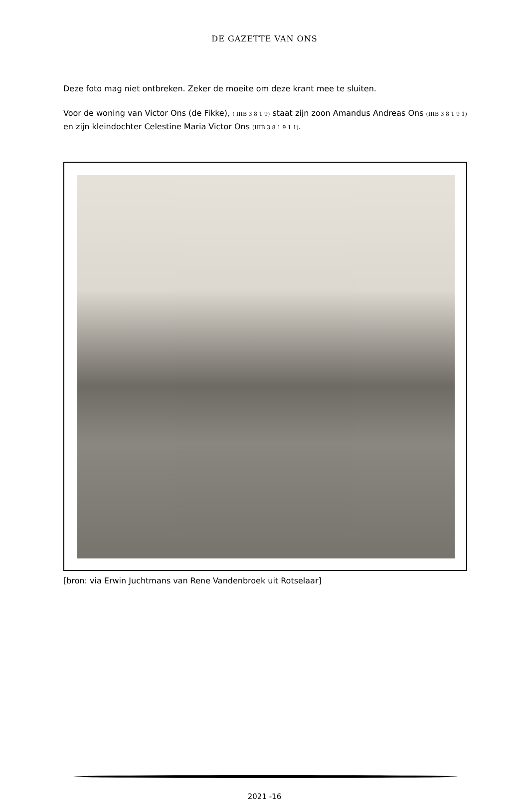DE GAZETTE VAN ONS
Deze foto mag niet ontbreken. Zeker de moeite om deze krant mee te sluiten.
Voor de woning van Victor Ons (de Fikke), ( IIIB 3 8 1 9) staat zijn zoon Amandus Andreas Ons (IIIB 3 8 1 9 1) en zijn kleindochter Celestine Maria Victor Ons (IIIB 3 8 1 9 1 1).
[bron: via Erwin Juchtmans van Rene Vandenbroek uit Rotselaar]
2021 -16